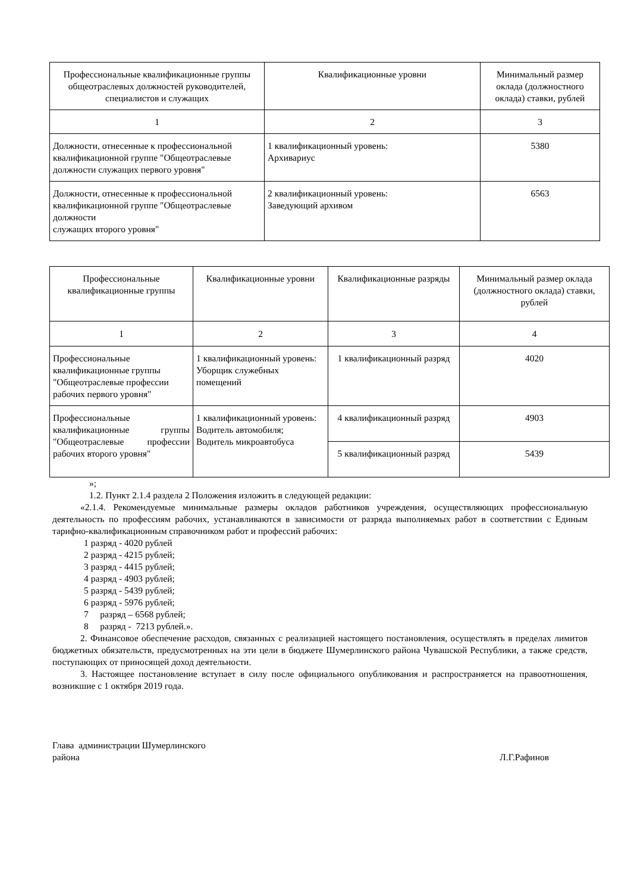| Профессиональные квалификационные группы общеотраслевых должностей руководителей, специалистов и служащих | Квалификационные уровни | Минимальный размер оклада (должностного оклада) ставки, рублей |
| 1 | 2 | 3 |
| Должности, отнесенные к профессиональной квалификационной группе "Общеотраслевые должности служащих первого уровня" | 1 квалификационный уровень: Архивариус | 5380 |
| Должности, отнесенные к профессиональной квалификационной группе "Общеотраслевые должности служащих второго уровня" | 2 квалификационный уровень: Заведующий архивом | 6563 |
| Профессиональные квалификационные группы | Квалификационные уровни | Квалификационные разряды | Минимальный размер оклада (должностного оклада) ставки, рублей |
| 1 | 2 | 3 | 4 |
| Профессиональные квалификационные группы "Общеотраслевые профессии рабочих первого уровня" | 1 квалификационный уровень: Уборщик служебных помещений | 1 квалификационный разряд | 4020 |
| Профессиональные квалификационные группы "Общеотраслевые профессии рабочих второго уровня" | 1 квалификационный уровень: Водитель автомобиля; Водитель микроавтобуса | 4 квалификационный разряд | 4903 |
| | | 5 квалификационный разряд | 5439 |
»;
1.2. Пункт 2.1.4 раздела 2 Положения изложить в следующей редакции:
«2.1.4. Рекомендуемые минимальные размеры окладов работников учреждения, осуществляющих профессиональную деятельность по профессиям рабочих, устанавливаются в зависимости от разряда выполняемых работ в соответствии с Единым тарифно-квалификационным справочником работ и профессий рабочих:
1 разряд - 4020 рублей
2 разряд - 4215 рублей;
3 разряд - 4415 рублей;
4 разряд - 4903 рублей;
5 разряд - 5439 рублей;
6 разряд - 5976 рублей;
7 разряд – 6568 рублей;
8 разряд - 7213 рублей.».
2. Финансовое обеспечение расходов, связанных с реализацией настоящего постановления, осуществлять в пределах лимитов бюджетных обязательств, предусмотренных на эти цели в бюджете Шумерлинского района Чувашской Республики, а также средств, поступающих от приносящей доход деятельности.
3. Настоящее постановление вступает в силу после официального опубликования и распространяется на правоотношения, возникшие с 1 октября 2019 года.
Глава администрации Шумерлинского
района Л.Г.Рафинов